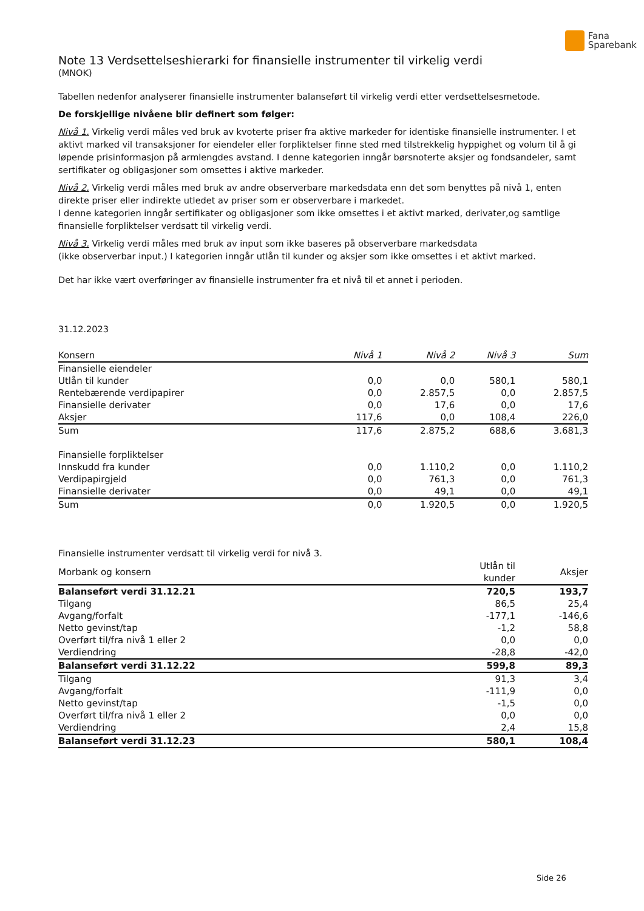Fana
Sparebank
Note 13 Verdsettelseshierarki for finansielle instrumenter til virkelig verdi
(MNOK)
Tabellen nedenfor analyserer finansielle instrumenter balanseført til virkelig verdi etter verdsettelsesmetode.
De forskjellige nivåene blir definert som følger:
Nivå 1. Virkelig verdi måles ved bruk av kvoterte priser fra aktive markeder for identiske finansielle instrumenter. I et aktivt marked vil transaksjoner for eiendeler eller forpliktelser finne sted med tilstrekkelig hyppighet og volum til å gi løpende prisinformasjon på armlengdes avstand. I denne kategorien inngår børsnoterte aksjer og fondsandeler, samt sertifikater og obligasjoner som omsettes i aktive markeder.
Nivå 2. Virkelig verdi måles med bruk av andre observerbare markedsdata enn det som benyttes på nivå 1, enten direkte priser eller indirekte utledet av priser som er observerbare i markedet.
I denne kategorien inngår sertifikater og obligasjoner som ikke omsettes i et aktivt marked, derivater,og samtlige finansielle forpliktelser verdsatt til virkelig verdi.
Nivå 3. Virkelig verdi måles med bruk av input som ikke baseres på observerbare markedsdata
(ikke observerbar input.) I kategorien inngår utlån til kunder og aksjer som ikke omsettes i et aktivt marked.
Det har ikke vært overføringer av finansielle instrumenter fra et nivå til et annet i perioden.
31.12.2023
| Konsern | Nivå 1 | Nivå 2 | Nivå 3 | Sum |
| --- | --- | --- | --- | --- |
| Finansielle eiendeler | | | | |
| Utlån til kunder | 0,0 | 0,0 | 580,1 | 580,1 |
| Rentebærende verdipapirer | 0,0 | 2.857,5 | 0,0 | 2.857,5 |
| Finansielle derivater | 0,0 | 17,6 | 0,0 | 17,6 |
| Aksjer | 117,6 | 0,0 | 108,4 | 226,0 |
| Sum | 117,6 | 2.875,2 | 688,6 | 3.681,3 |
| Finansielle forpliktelser | | | | |
| Innskudd fra kunder | 0,0 | 1.110,2 | 0,0 | 1.110,2 |
| Verdipapirgjeld | 0,0 | 761,3 | 0,0 | 761,3 |
| Finansielle derivater | 0,0 | 49,1 | 0,0 | 49,1 |
| Sum | 0,0 | 1.920,5 | 0,0 | 1.920,5 |
Finansielle instrumenter verdsatt til virkelig verdi for nivå 3.
| Morbank og konsern | Utlån til kunder | Aksjer |
| --- | --- | --- |
| Balanseført verdi 31.12.21 | 720,5 | 193,7 |
| Tilgang | 86,5 | 25,4 |
| Avgang/forfalt | -177,1 | -146,6 |
| Netto gevinst/tap | -1,2 | 58,8 |
| Overført til/fra nivå 1 eller 2 | 0,0 | 0,0 |
| Verdiendring | -28,8 | -42,0 |
| Balanseført verdi 31.12.22 | 599,8 | 89,3 |
| Tilgang | 91,3 | 3,4 |
| Avgang/forfalt | -111,9 | 0,0 |
| Netto gevinst/tap | -1,5 | 0,0 |
| Overført til/fra nivå 1 eller 2 | 0,0 | 0,0 |
| Verdiendring | 2,4 | 15,8 |
| Balanseført verdi 31.12.23 | 580,1 | 108,4 |
Side 26